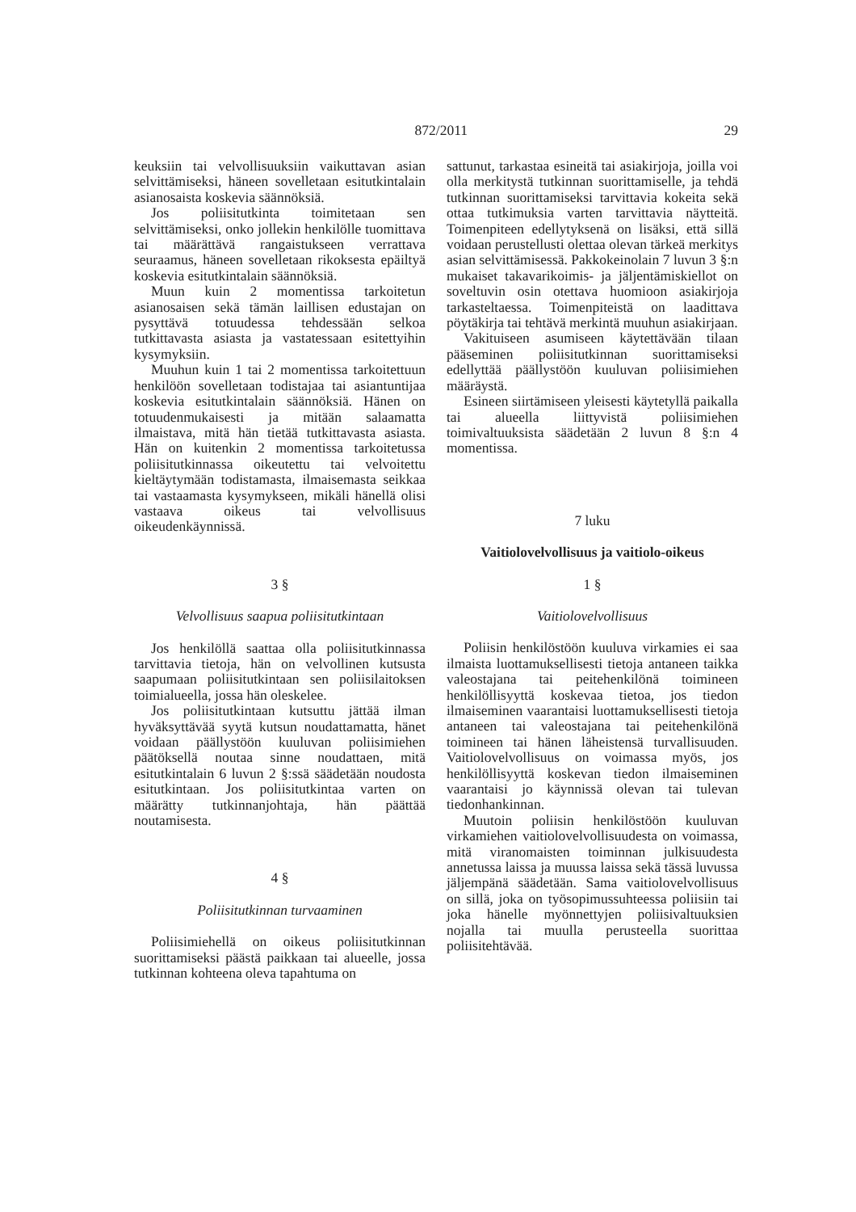872/2011 29
keuksiin tai velvollisuuksiin vaikuttavan asian selvittämiseksi, häneen sovelletaan esitutkintalain asianosaista koskevia säännöksiä.
Jos poliisitutkinta toimitetaan sen selvittämiseksi, onko jollekin henkilölle tuomittava tai määrättävä rangaistukseen verrattava seuraamus, häneen sovelletaan rikoksesta epäiltyä koskevia esitutkintalain säännöksiä.
Muun kuin 2 momentissa tarkoitetun asianosaisen sekä tämän laillisen edustajan on pysyttävä totuudessa tehdessään selkoa tutkittavasta asiasta ja vastatessaan esitettyihin kysymyksiin.
Muuhun kuin 1 tai 2 momentissa tarkoitettuun henkilöön sovelletaan todistajaa tai asiantuntijaa koskevia esitutkintalain säännöksiä. Hänen on totuudenmukaisesti ja mitään salaamatta ilmaistava, mitä hän tietää tutkittavasta asiasta. Hän on kuitenkin 2 momentissa tarkoitetussa poliisitutkinnassa oikeutettu tai velvoitettu kieltäytymään todistamasta, ilmaisemasta seikkaa tai vastaamasta kysymykseen, mikäli hänellä olisi vastaava oikeus tai velvollisuus oikeudenkäynnissä.
3 §
Velvollisuus saapua poliisitutkintaan
Jos henkilöllä saattaa olla poliisitutkinnassa tarvittavia tietoja, hän on velvollinen kutsusta saapumaan poliisitutkintaan sen poliisilaitoksen toimialueella, jossa hän oleskelee.
Jos poliisitutkintaan kutsuttu jättää ilman hyväksyttävää syytä kutsun noudattamatta, hänet voidaan päällystöön kuuluvan poliisimiehen päätöksellä noutaa sinne noudattaen, mitä esitutkintalain 6 luvun 2 §:ssä säädetään noudosta esitutkintaan. Jos poliisitutkintaa varten on määrätty tutkinnanjohtaja, hän päättää noutamisesta.
4 §
Poliisitutkinnan turvaaminen
Poliisimiehellä on oikeus poliisitutkinnan suorittamiseksi päästä paikkaan tai alueelle, jossa tutkinnan kohteena oleva tapahtuma on
sattunut, tarkastaa esineitä tai asiakirjoja, joilla voi olla merkitystä tutkinnan suorittamiselle, ja tehdä tutkinnan suorittamiseksi tarvittavia kokeita sekä ottaa tutkimuksia varten tarvittavia näytteitä. Toimenpiteen edellytyksenä on lisäksi, että sillä voidaan perustellusti olettaa olevan tärkeä merkitys asian selvittämisessä. Pakkokeinolain 7 luvun 3 §:n mukaiset takavarikoimis- ja jäljentämiskiellot on soveltuvin osin otettava huomioon asiakirjoja tarkasteltaessa. Toimenpiteistä on laadittava pöytäkirja tai tehtävä merkintä muuhun asiakirjaan.
Vakituiseen asumiseen käytettävään tilaan pääseminen poliisitutkinnan suorittamiseksi edellyttää päällystöön kuuluvan poliisimiehen määräystä.
Esineen siirtämiseen yleisesti käytetyllä paikalla tai alueella liittyvistä poliisimiehen toimivaltuuksista säädetään 2 luvun 8 §:n 4 momentissa.
7 luku
Vaitiolovelvollisuus ja vaitiolo-oikeus
1 §
Vaitiolovelvollisuus
Poliisin henkilöstöön kuuluva virkamies ei saa ilmaista luottamuksellisesti tietoja antaneen taikka valeostajana tai peitehenkilönä toimineen henkilöllisyyttä koskevaa tietoa, jos tiedon ilmaiseminen vaarantaisi luottamuksellisesti tietoja antaneen tai valeostajana tai peitehenkilönä toimineen tai hänen läheistensä turvallisuuden. Vaitiolovelvollisuus on voimassa myös, jos henkilöllisyyttä koskevan tiedon ilmaiseminen vaarantaisi jo käynnissä olevan tai tulevan tiedonhankinnan.
Muutoin poliisin henkilöstöön kuuluvan virkamiehen vaitiolovelvollisuudesta on voimassa, mitä viranomaisten toiminnan julkisuudesta annetussa laissa ja muussa laissa sekä tässä luvussa jäljempänä säädetään. Sama vaitiolovelvollisuus on sillä, joka on työsopimussuhteessa poliisiin tai joka hänelle myönnettyjen poliisivaltuuksien nojalla tai muulla perusteella suorittaa poliisitehtävää.